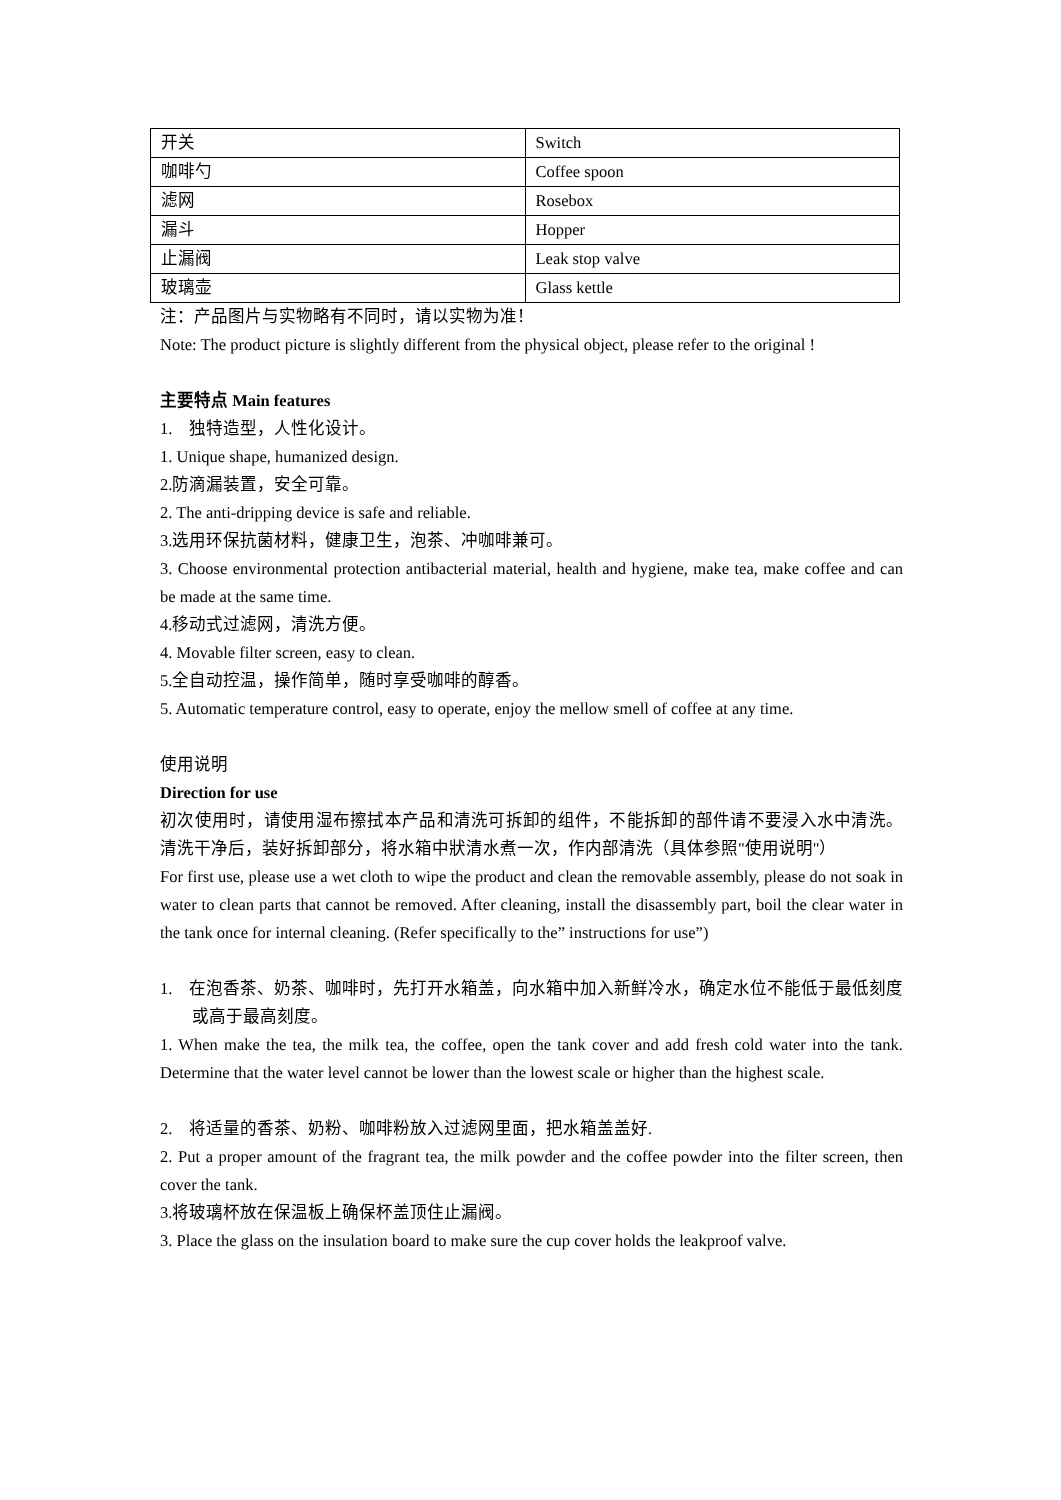| 开关 | Switch |
| 咖啡勺 | Coffee spoon |
| 滤网 | Rosebox |
| 漏斗 | Hopper |
| 止漏阀 | Leak stop valve |
| 玻璃壶 | Glass kettle |
注：产品图片与实物略有不同时，请以实物为准！
Note: The product picture is slightly different from the physical object, please refer to the original !
主要特点 Main features
1. 独特造型，人性化设计。
1. Unique shape, humanized design.
2.防滴漏装置，安全可靠。
2. The anti-dripping device is safe and reliable.
3.选用环保抗菌材料，健康卫生，泡茶、冲咖啡兼可。
3. Choose environmental protection antibacterial material, health and hygiene, make tea, make coffee and can be made at the same time.
4.移动式过滤网，清洗方便。
4. Movable filter screen, easy to clean.
5.全自动控温，操作简单，随时享受咖啡的醇香。
5. Automatic temperature control, easy to operate, enjoy the mellow smell of coffee at any time.
使用说明
Direction for use
初次使用时，请使用湿布擦拭本产品和清洗可拆卸的组件，不能拆卸的部件请不要浸入水中清洗。清洗干净后，装好拆卸部分，将水箱中狀清水煮一次，作内部清洗（具体参照"使用说明"）
For first use, please use a wet cloth to wipe the product and clean the removable assembly, please do not soak in water to clean parts that cannot be removed. After cleaning, install the disassembly part, boil the clear water in the tank once for internal cleaning. (Refer specifically to the” instructions for use”)
1. 在泡香茶、奶茶、咖啡时，先打开水箱盖，向水箱中加入新鲜冷水，确定水位不能低于最低刻度或高于最高刻度。
1. When make the tea, the milk tea, the coffee, open the tank cover and add fresh cold water into the tank. Determine that the water level cannot be lower than the lowest scale or higher than the highest scale.
2. 将适量的香茶、奶粉、咖啡粉放入过滤网里面，把水箱盖盖好.
2. Put a proper amount of the fragrant tea, the milk powder and the coffee powder into the filter screen, then cover the tank.
3.将玻璃杯放在保温板上确保杯盖顶住止漏阀。
3. Place the glass on the insulation board to make sure the cup cover holds the leakproof valve.